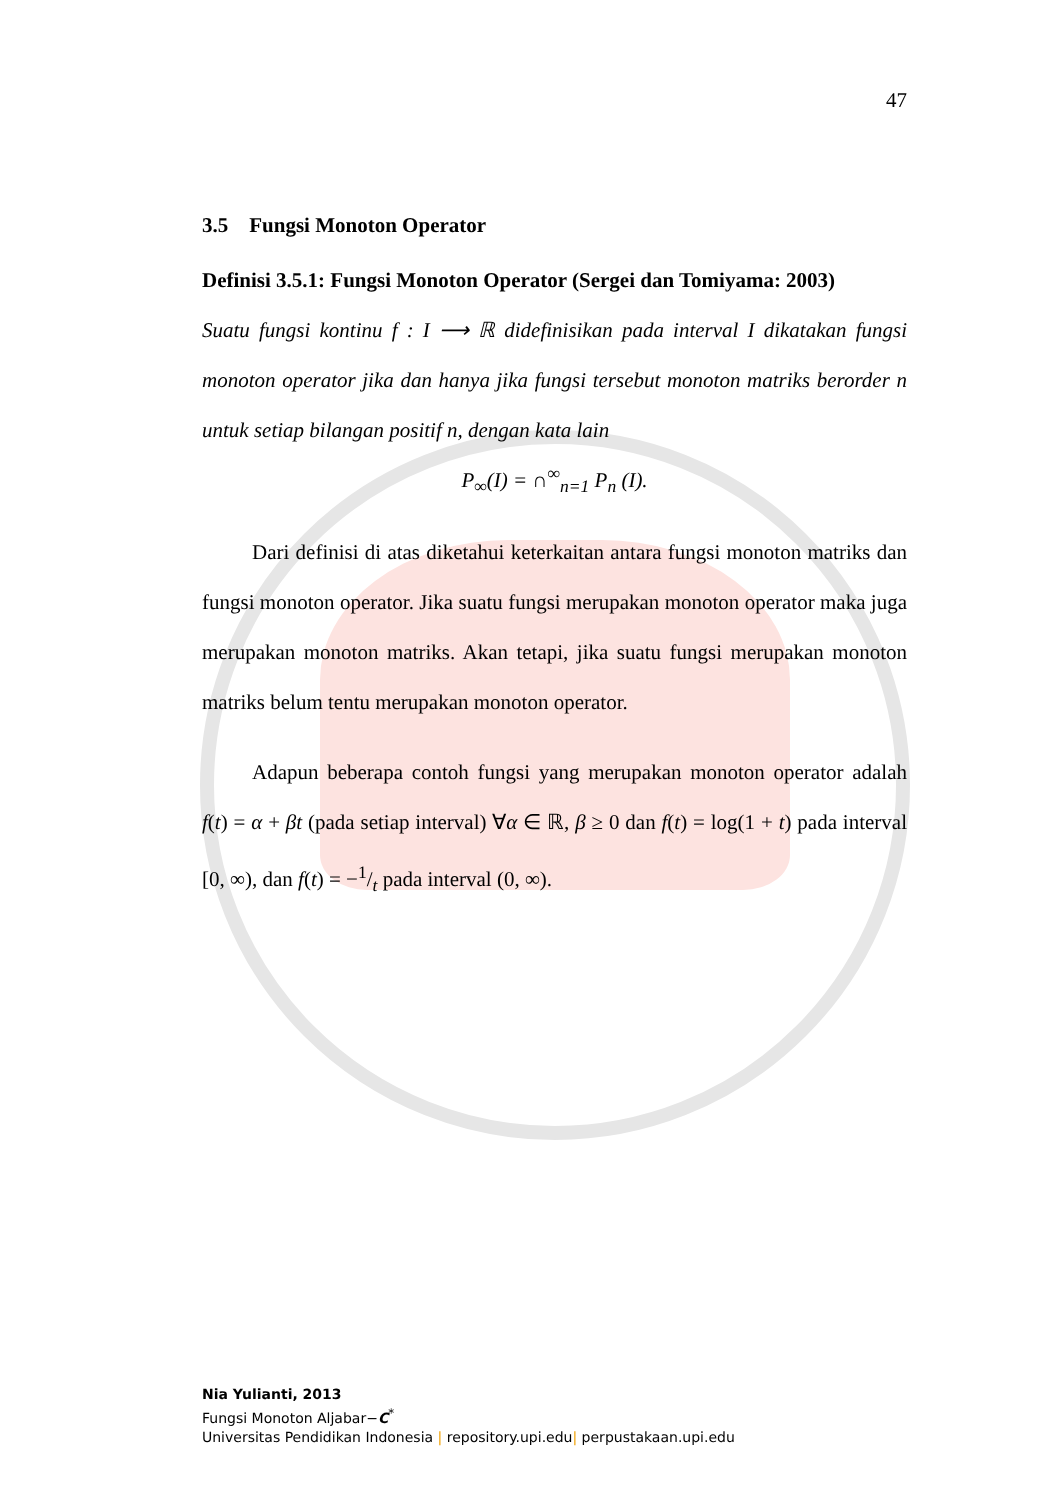47
3.5 Fungsi Monoton Operator
Definisi 3.5.1: Fungsi Monoton Operator (Sergei dan Tomiyama: 2003)
Suatu fungsi kontinu f : I ⟶ ℝ didefinisikan pada interval I dikatakan fungsi monoton operator jika dan hanya jika fungsi tersebut monoton matriks berorder n untuk setiap bilangan positif n, dengan kata lain
P<sub>∞</sub>(I) = ∩<sup>∞</sup><sub>n=1</sub> P<sub>n</sub> (I).
Dari definisi di atas diketahui keterkaitan antara fungsi monoton matriks dan fungsi monoton operator. Jika suatu fungsi merupakan monoton operator maka juga merupakan monoton matriks. Akan tetapi, jika suatu fungsi merupakan monoton matriks belum tentu merupakan monoton operator.
Adapun beberapa contoh fungsi yang merupakan monoton operator adalah f(t) = α + βt (pada setiap interval) ∀α ∈ ℝ, β ≥ 0 dan f(t) = log(1 + t) pada interval [0, ∞), dan f(t) = −1/t pada interval (0, ∞).
Nia Yulianti, 2013
Fungsi Monoton Aljabar−C<sup>*</sup>
Universitas Pendidikan Indonesia | repository.upi.edu| perpustakaan.upi.edu